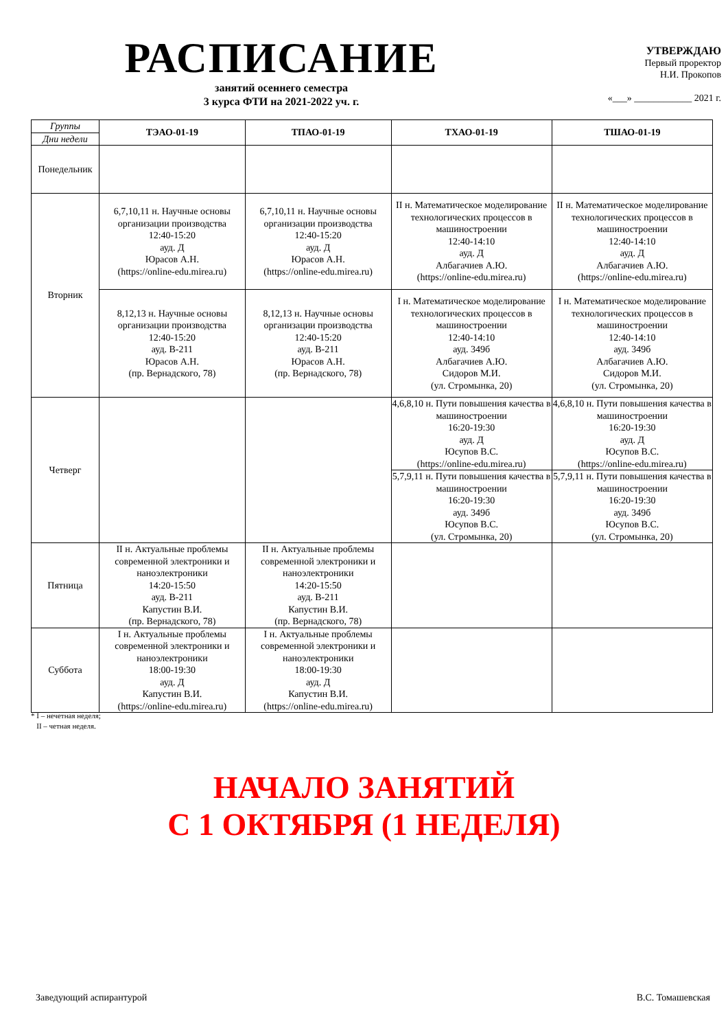РАСПИСАНИЕ
занятий осеннего семестра
3 курса ФТИ на 2021-2022 уч. г.
УТВЕРЖДАЮ
Первый проректор
Н.И. Прокопов
«___» ____________ 2021 г.
| Группы Дни недели | ТЭАО-01-19 | ТПАО-01-19 | ТХАО-01-19 | ТШАО-01-19 |
| Понедельник | | | | |
| Вторник | 6,7,10,11 н. Научные основы организации производства 12:40-15:20 ауд. Д Юрасов А.Н. (https://online-edu.mirea.ru) | 6,7,10,11 н. Научные основы организации производства 12:40-15:20 ауд. Д Юрасов А.Н. (https://online-edu.mirea.ru) | II н. Математическое моделирование технологических процессов в машиностроении 12:40-14:10 ауд. Д Албагачиев А.Ю. (https://online-edu.mirea.ru) | II н. Математическое моделирование технологических процессов в машиностроении 12:40-14:10 ауд. Д Албагачиев А.Ю. (https://online-edu.mirea.ru) |
| | 8,12,13 н. Научные основы организации производства 12:40-15:20 ауд. В-211 Юрасов А.Н. (пр. Вернадского, 78) | 8,12,13 н. Научные основы организации производства 12:40-15:20 ауд. В-211 Юрасов А.Н. (пр. Вернадского, 78) | I н. Математическое моделирование технологических процессов в машиностроении 12:40-14:10 ауд. 349б Албагачиев А.Ю. Сидоров М.И. (ул. Стромынка, 20) | I н. Математическое моделирование технологических процессов в машиностроении 12:40-14:10 ауд. 349б Албагачиев А.Ю. Сидоров М.И. (ул. Стромынка, 20) |
| Четверг | | | 4,6,8,10 н. Пути повышения качества в машиностроении 16:20-19:30 ауд. Д Юсупов В.С. (https://online-edu.mirea.ru) | 4,6,8,10 н. Пути повышения качества в машиностроении 16:20-19:30 ауд. Д Юсупов В.С. (https://online-edu.mirea.ru) |
| | | | 5,7,9,11 н. Пути повышения качества в машиностроении 16:20-19:30 ауд. 349б Юсупов В.С. (ул. Стромынка, 20) | 5,7,9,11 н. Пути повышения качества в машиностроении 16:20-19:30 ауд. 349б Юсупов В.С. (ул. Стромынка, 20) |
| Пятница | II н. Актуальные проблемы современной электроники и наноэлектроники 14:20-15:50 ауд. В-211 Капустин В.И. (пр. Вернадского, 78) | II н. Актуальные проблемы современной электроники и наноэлектроники 14:20-15:50 ауд. В-211 Капустин В.И. (пр. Вернадского, 78) | | |
| Суббота | I н. Актуальные проблемы современной электроники и наноэлектроники 18:00-19:30 ауд. Д Капустин В.И. (https://online-edu.mirea.ru) | I н. Актуальные проблемы современной электроники и наноэлектроники 18:00-19:30 ауд. Д Капустин В.И. (https://online-edu.mirea.ru) | | |
* I – нечетная неделя;
II – четная неделя.
НАЧАЛО ЗАНЯТИЙ
С 1 ОКТЯБРЯ (1 НЕДЕЛЯ)
Заведующий аспирантурой В.С. Томашевская